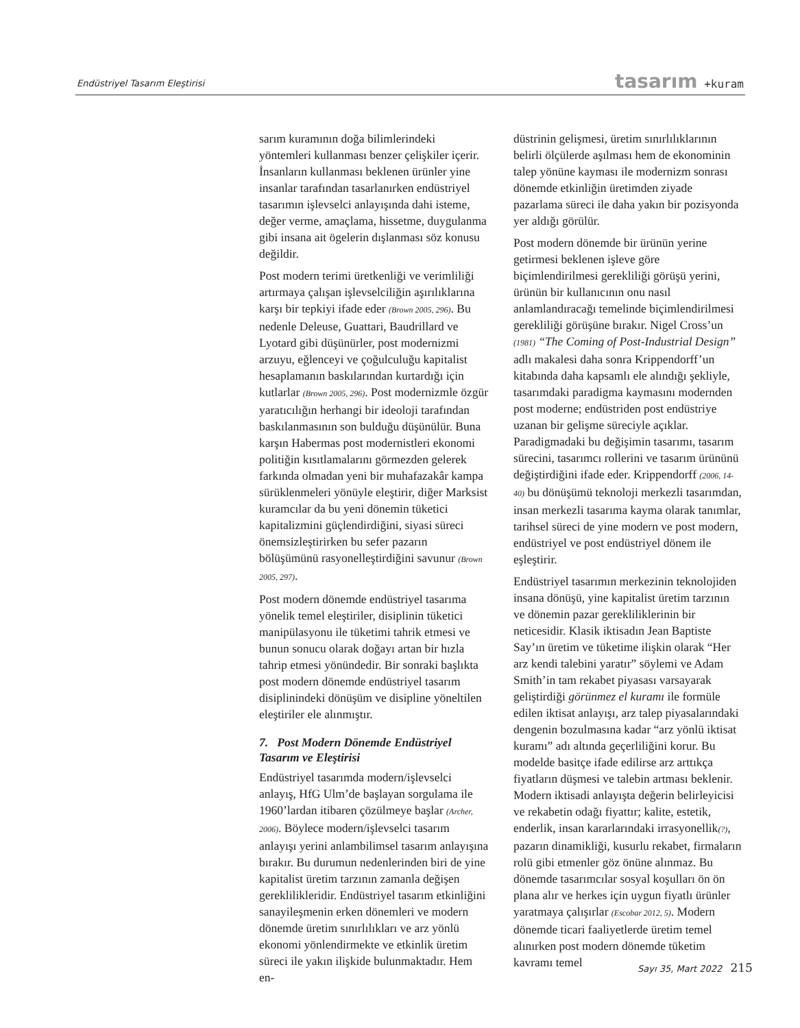Endüstriyel Tasarım Eleştirisi tasarım +kuram
sarım kuramının doğa bilimlerindeki yöntemleri kullanması benzer çelişkiler içerir. İnsanların kullanması beklenen ürünler yine insanlar tarafından tasarlanırken endüstriyel tasarımın işlevselci anlayışında dahi isteme, değer verme, amaçlama, hissetme, duygulanma gibi insana ait ögelerin dışlanması söz konusu değildir.
Post modern terimi üretkenliği ve verimliliği artırmaya çalışan işlevselciliğin aşırılıklarına karşı bir tepkiyi ifade eder (Brown 2005, 296). Bu nedenle Deleuse, Guattari, Baudrillard ve Lyotard gibi düşünürler, post modernizmi arzuyu, eğlenceyi ve çoğulculuğu kapitalist hesaplamanın baskılarından kurtardığı için kutlarlar (Brown 2005, 296). Post modernizmle özgür yaratıcılığın herhangi bir ideoloji tarafından baskılanmasının son bulduğu düşünülür. Buna karşın Habermas post modernistleri ekonomi politiğin kısıtlamalarını görmezden gelerek farkında olmadan yeni bir muhafazakâr kampa sürüklenmeleri yönüyle eleştirir, diğer Marksist kuramcılar da bu yeni dönemin tüketici kapitalizmini güçlendirdiğini, siyasi süreci önemsizleştirirken bu sefer pazarın bölüşümünü rasyonelleştirdiğini savunur (Brown 2005, 297).
Post modern dönemde endüstriyel tasarıma yönelik temel eleştiriler, disiplinin tüketici manipülasyonu ile tüketimi tahrik etmesi ve bunun sonucu olarak doğayı artan bir hızla tahrip etmesi yönündedir. Bir sonraki başlıkta post modern dönemde endüstriyel tasarım disiplinindeki dönüşüm ve disipline yöneltilen eleştiriler ele alınmıştır.
7. Post Modern Dönemde Endüstriyel Tasarım ve Eleştirisi
Endüstriyel tasarımda modern/işlevselci anlayış, HfG Ulm’de başlayan sorgulama ile 1960’lardan itibaren çözülmeye başlar (Archer, 2006). Böylece modern/işlevselci tasarım anlayışı yerini anlambilimsel tasarım anlayışına bırakır. Bu durumun nedenlerinden biri de yine kapitalist üretim tarzının zamanla değişen gereklilikleridir. Endüstriyel tasarım etkinliğini sanayileşmenin erken dönemleri ve modern dönemde üretim sınırlılıkları ve arz yönlü ekonomi yönlendirmekte ve etkinlik üretim süreci ile yakın ilişkide bulunmaktadır. Hem en-
düstrinin gelişmesi, üretim sınırlılıklarının belirli ölçülerde aşılması hem de ekonominin talep yönüne kayması ile modernizm sonrası dönemde etkinliğin üretimden ziyade pazarlama süreci ile daha yakın bir pozisyonda yer aldığı görülür.
Post modern dönemde bir ürünün yerine getirmesi beklenen işleve göre biçimlendirilmesi gerekliliği görüşü yerini, ürünün bir kullanıcının onu nasıl anlamlandıracağı temelinde biçimlendirilmesi gerekliliği görüşüne bırakır. Nigel Cross’un (1981) “The Coming of Post-Industrial Design” adlı makalesi daha sonra Krippendorff’un kitabında daha kapsamlı ele alındığı şekliyle, tasarımdaki paradigma kaymasını modernden post moderne; endüstriden post endüstriye uzanan bir gelişme süreciyle açıklar. Paradigmadaki bu değişimin tasarımı, tasarım sürecini, tasarımcı rollerini ve tasarım ürününü değiştirdiğini ifade eder. Krippendorff (2006, 14-40) bu dönüşümü teknoloji merkezli tasarımdan, insan merkezli tasarıma kayma olarak tanımlar, tarihsel süreci de yine modern ve post modern, endüstriyel ve post endüstriyel dönem ile eşleştirir.
Endüstriyel tasarımın merkezinin teknolojiden insana dönüşü, yine kapitalist üretim tarzının ve dönemin pazar gerekliliklerinin bir neticesidir. Klasik iktisadın Jean Baptiste Say’ın üretim ve tüketime ilişkin olarak “Her arz kendi talebini yaratır” söylemi ve Adam Smith’in tam rekabet piyasası varsayarak geliştirdiği görünmez el kuramı ile formüle edilen iktisat anlayışı, arz talep piyasalarındaki dengenin bozulmasına kadar “arz yönlü iktisat kuramı” adı altında geçerliliğini korur. Bu modelde basitçe ifade edilirse arz arttıkça fiyatların düşmesi ve talebin artması beklenir. Modern iktisadi anlayışta değerin belirleyicisi ve rekabetin odağı fiyattır; kalite, estetik, enderlik, insan kararlarındaki irrasyonellik(?), pazarın dinamikliği, kusurlu rekabet, firmaların rolü gibi etmenler göz önüne alınmaz. Bu dönemde tasarımcılar sosyal koşulları ön ön plana alır ve herkes için uygun fiyatlı ürünler yaratmaya çalışırlar (Escobar 2012, 5). Modern dönemde ticari faaliyetlerde üretim temel alınırken post modern dönemde tüketim kavramı temel
Sayı 35, Mart 2022 215